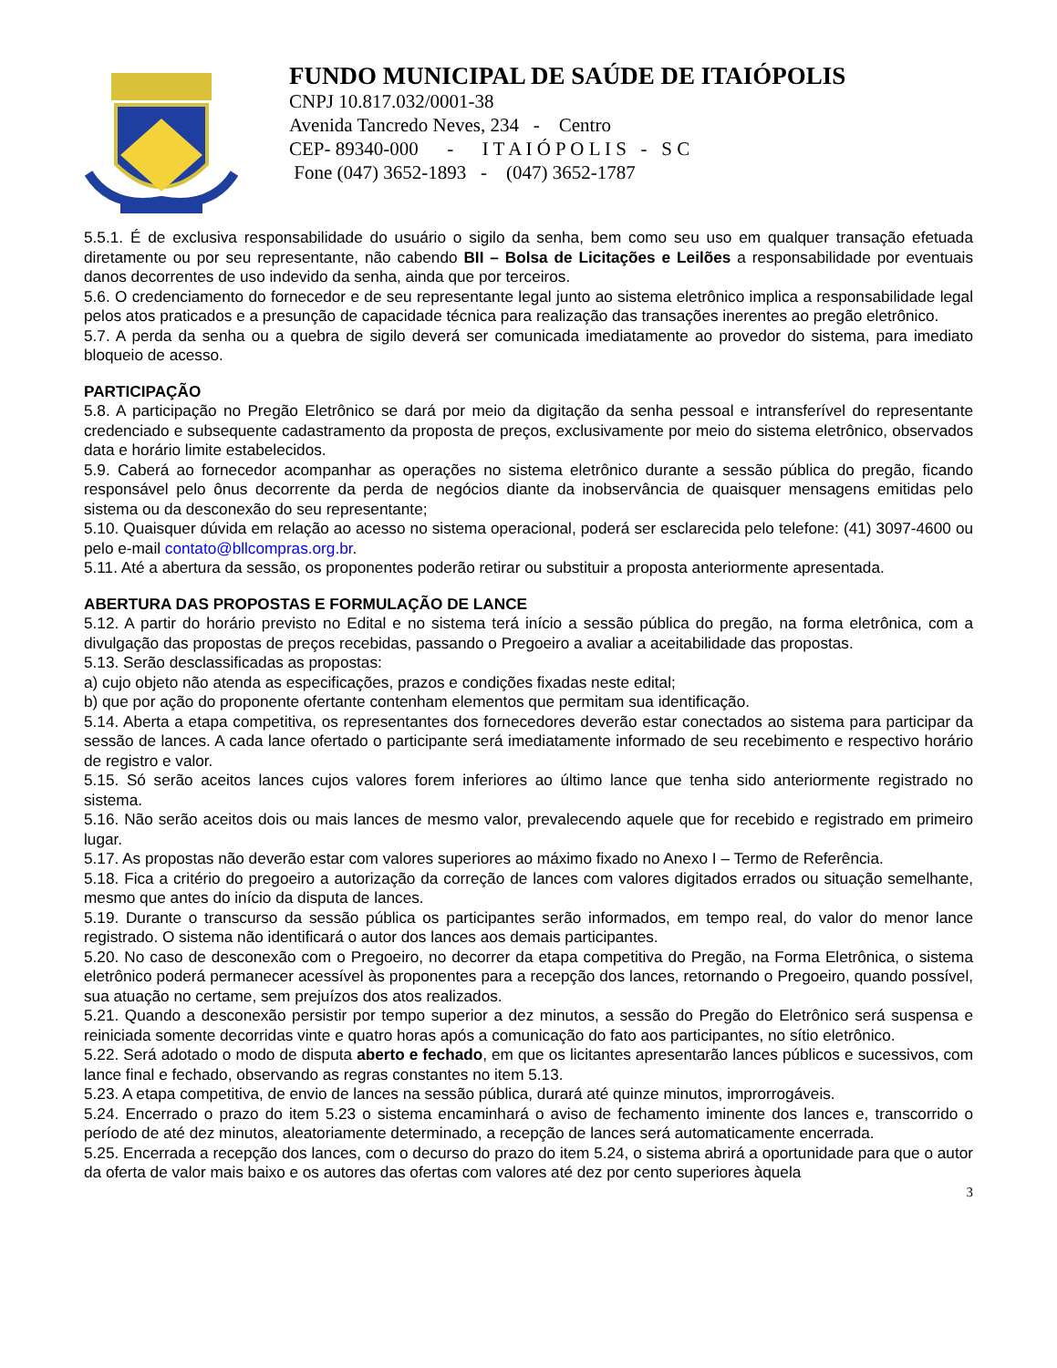FUNDO MUNICIPAL DE SAÚDE DE ITAIÓPOLIS
CNPJ 10.817.032/0001-38
Avenida Tancredo Neves, 234 - Centro
CEP- 89340-000 - I T A I Ó P O L I S - S C
Fone (047) 3652-1893 - (047) 3652-1787
5.5.1. É de exclusiva responsabilidade do usuário o sigilo da senha, bem como seu uso em qualquer transação efetuada diretamente ou por seu representante, não cabendo BII – Bolsa de Licitações e Leilões a responsabilidade por eventuais danos decorrentes de uso indevido da senha, ainda que por terceiros.
5.6. O credenciamento do fornecedor e de seu representante legal junto ao sistema eletrônico implica a responsabilidade legal pelos atos praticados e a presunção de capacidade técnica para realização das transações inerentes ao pregão eletrônico.
5.7. A perda da senha ou a quebra de sigilo deverá ser comunicada imediatamente ao provedor do sistema, para imediato bloqueio de acesso.
PARTICIPAÇÃO
5.8. A participação no Pregão Eletrônico se dará por meio da digitação da senha pessoal e intransferível do representante credenciado e subsequente cadastramento da proposta de preços, exclusivamente por meio do sistema eletrônico, observados data e horário limite estabelecidos.
5.9. Caberá ao fornecedor acompanhar as operações no sistema eletrônico durante a sessão pública do pregão, ficando responsável pelo ônus decorrente da perda de negócios diante da inobservância de quaisquer mensagens emitidas pelo sistema ou da desconexão do seu representante;
5.10. Quaisquer dúvida em relação ao acesso no sistema operacional, poderá ser esclarecida pelo telefone: (41) 3097-4600 ou pelo e-mail contato@bllcompras.org.br.
5.11. Até a abertura da sessão, os proponentes poderão retirar ou substituir a proposta anteriormente apresentada.
ABERTURA DAS PROPOSTAS E FORMULAÇÃO DE LANCE
5.12. A partir do horário previsto no Edital e no sistema terá início a sessão pública do pregão, na forma eletrônica, com a divulgação das propostas de preços recebidas, passando o Pregoeiro a avaliar a aceitabilidade das propostas.
5.13. Serão desclassificadas as propostas:
a) cujo objeto não atenda as especificações, prazos e condições fixadas neste edital;
b) que por ação do proponente ofertante contenham elementos que permitam sua identificação.
5.14. Aberta a etapa competitiva, os representantes dos fornecedores deverão estar conectados ao sistema para participar da sessão de lances. A cada lance ofertado o participante será imediatamente informado de seu recebimento e respectivo horário de registro e valor.
5.15. Só serão aceitos lances cujos valores forem inferiores ao último lance que tenha sido anteriormente registrado no sistema.
5.16. Não serão aceitos dois ou mais lances de mesmo valor, prevalecendo aquele que for recebido e registrado em primeiro lugar.
5.17. As propostas não deverão estar com valores superiores ao máximo fixado no Anexo I – Termo de Referência.
5.18. Fica a critério do pregoeiro a autorização da correção de lances com valores digitados errados ou situação semelhante, mesmo que antes do início da disputa de lances.
5.19. Durante o transcurso da sessão pública os participantes serão informados, em tempo real, do valor do menor lance registrado. O sistema não identificará o autor dos lances aos demais participantes.
5.20. No caso de desconexão com o Pregoeiro, no decorrer da etapa competitiva do Pregão, na Forma Eletrônica, o sistema eletrônico poderá permanecer acessível às proponentes para a recepção dos lances, retornando o Pregoeiro, quando possível, sua atuação no certame, sem prejuízos dos atos realizados.
5.21. Quando a desconexão persistir por tempo superior a dez minutos, a sessão do Pregão do Eletrônico será suspensa e reiniciada somente decorridas vinte e quatro horas após a comunicação do fato aos participantes, no sítio eletrônico.
5.22. Será adotado o modo de disputa aberto e fechado, em que os licitantes apresentarão lances públicos e sucessivos, com lance final e fechado, observando as regras constantes no item 5.13.
5.23. A etapa competitiva, de envio de lances na sessão pública, durará até quinze minutos, improrrogáveis.
5.24. Encerrado o prazo do item 5.23 o sistema encaminhará o aviso de fechamento iminente dos lances e, transcorrido o período de até dez minutos, aleatoriamente determinado, a recepção de lances será automaticamente encerrada.
5.25. Encerrada a recepção dos lances, com o decurso do prazo do item 5.24, o sistema abrirá a oportunidade para que o autor da oferta de valor mais baixo e os autores das ofertas com valores até dez por cento superiores àquela
3